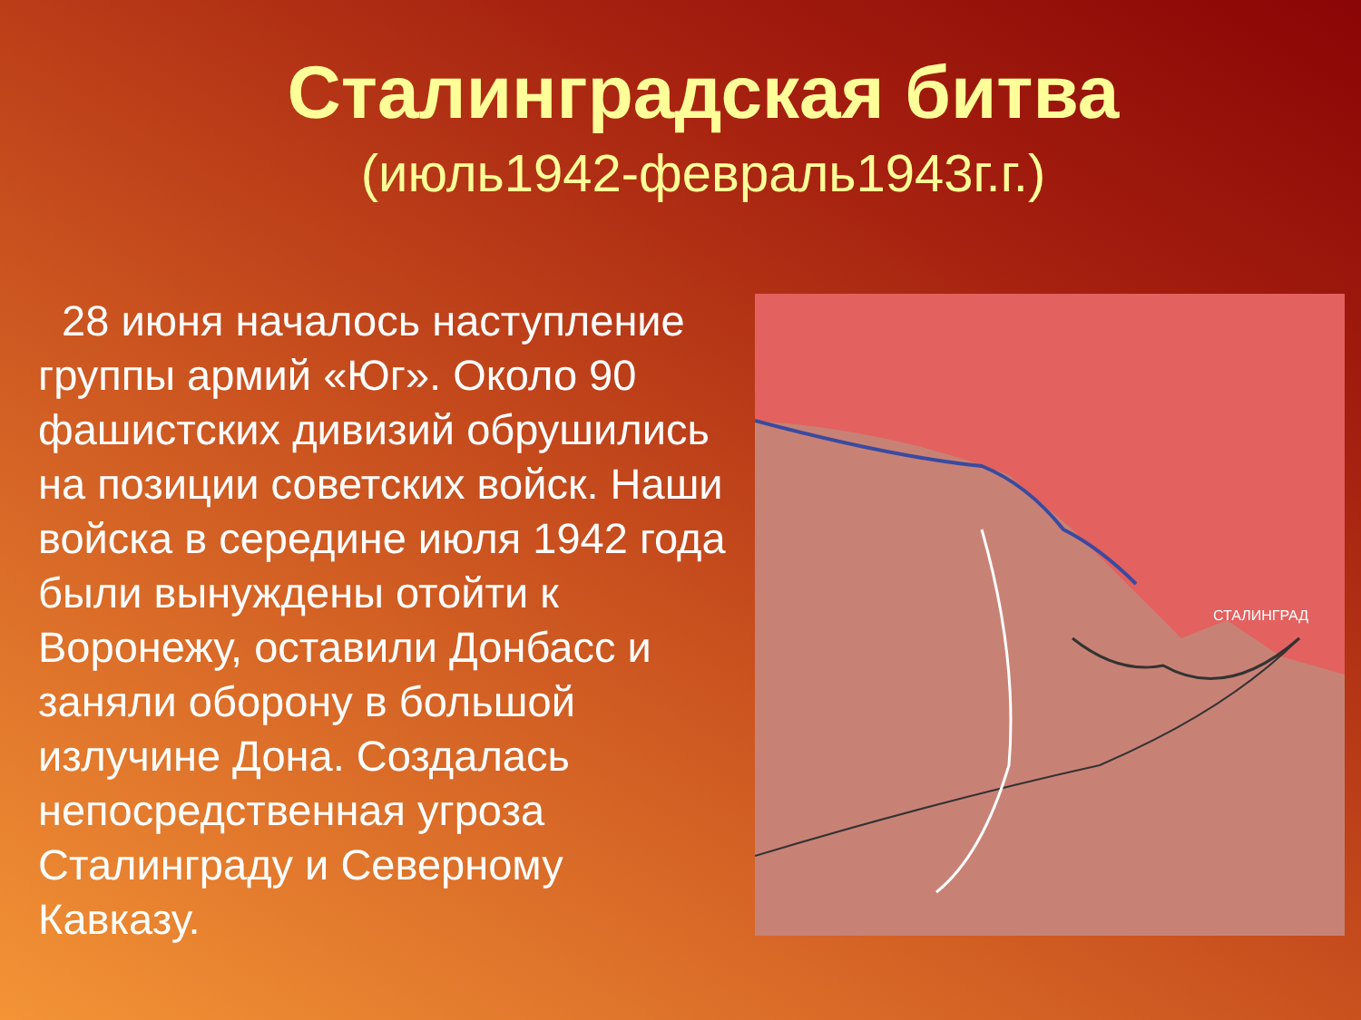Сталинградская битва
(июль1942-февраль1943г.г.)
28 июня началось наступление группы армий «Юг». Около 90 фашистских дивизий обрушились на позиции советских войск. Наши войска в середине июля 1942 года были вынуждены отойти к Воронежу, оставили Донбасс и заняли оборону в большой излучине Дона. Создалась непосредственная угроза Сталинграду и Северному Кавказу.
СТАЛИНГРАД